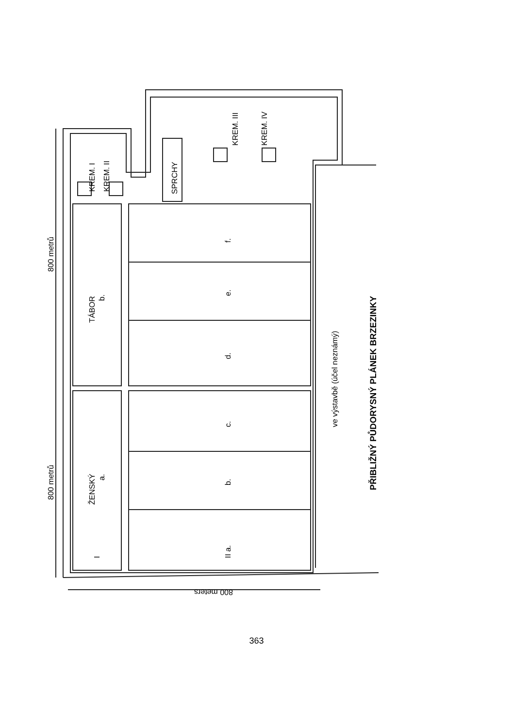800 metrů
800 metrů
TÁBOR
b.
ŽENSKÝ
a.
KREM. I
KREM. II
SPRCHY
KREM. III
KREM. IV
f.
e.
d.
c.
b.
II a.
I
ve výstavbě (účel neznámý)
PŘIBLIŽNÝ PŮDORYSNÝ PLÁNEK BRZEZINKY
800 meters
363